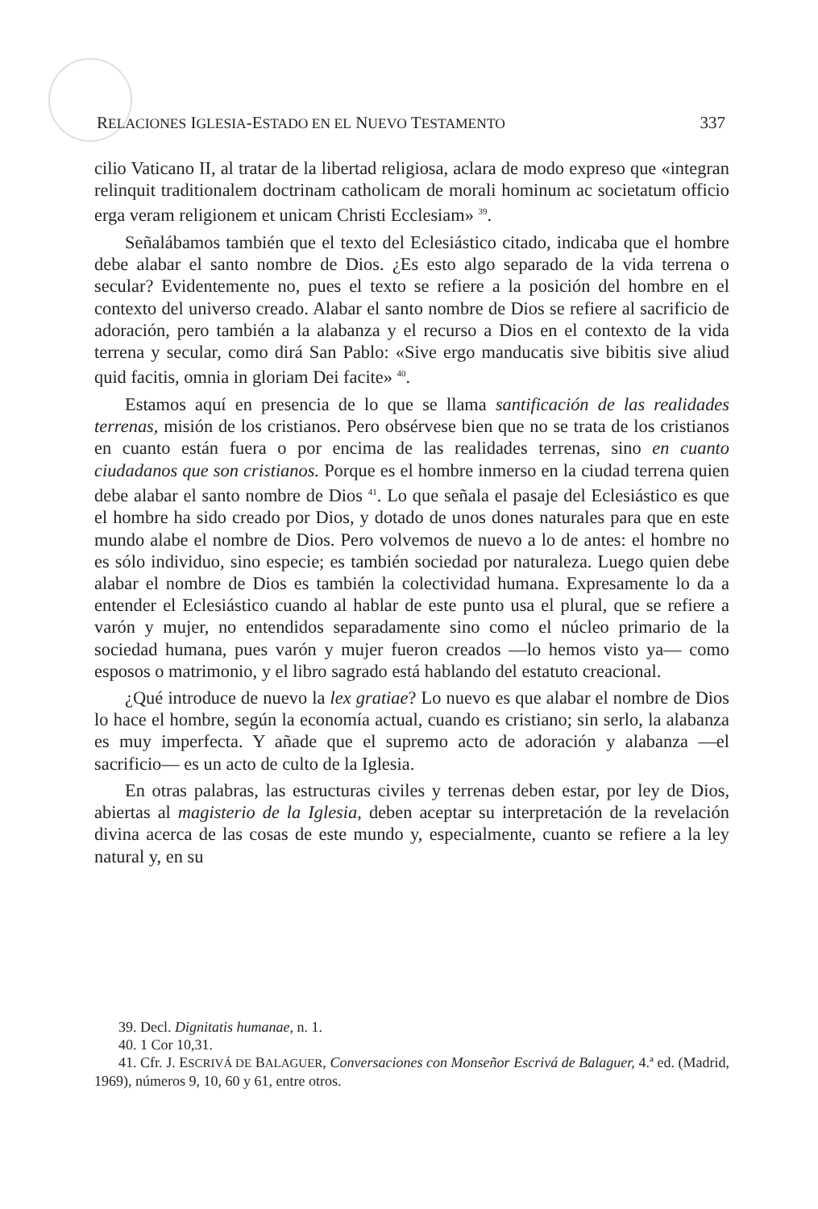RELACIONES IGLESIA-ESTADO EN EL NUEVO TESTAMENTO 337
cilio Vaticano II, al tratar de la libertad religiosa, aclara de modo expreso que «integran relinquit traditionalem doctrinam catholicam de morali hominum ac societatum officio erga veram religionem et unicam Christi Ecclesiam» <sup>39</sup>.
Señalábamos también que el texto del Eclesiástico citado, indicaba que el hombre debe alabar el santo nombre de Dios. ¿Es esto algo separado de la vida terrena o secular? Evidentemente no, pues el texto se refiere a la posición del hombre en el contexto del universo creado. Alabar el santo nombre de Dios se refiere al sacrificio de adoración, pero también a la alabanza y el recurso a Dios en el contexto de la vida terrena y secular, como dirá San Pablo: «Sive ergo manducatis sive bibitis sive aliud quid facitis, omnia in gloriam Dei facite» <sup>40</sup>.
Estamos aquí en presencia de lo que se llama santificación de las realidades terrenas, misión de los cristianos. Pero obsérvese bien que no se trata de los cristianos en cuanto están fuera o por encima de las realidades terrenas, sino en cuanto ciudadanos que son cristianos. Porque es el hombre inmerso en la ciudad terrena quien debe alabar el santo nombre de Dios <sup>41</sup>. Lo que señala el pasaje del Eclesiástico es que el hombre ha sido creado por Dios, y dotado de unos dones naturales para que en este mundo alabe el nombre de Dios. Pero volvemos de nuevo a lo de antes: el hombre no es sólo individuo, sino especie; es también sociedad por naturaleza. Luego quien debe alabar el nombre de Dios es también la colectividad humana. Expresamente lo da a entender el Eclesiástico cuando al hablar de este punto usa el plural, que se refiere a varón y mujer, no entendidos separadamente sino como el núcleo primario de la sociedad humana, pues varón y mujer fueron creados —lo hemos visto ya— como esposos o matrimonio, y el libro sagrado está hablando del estatuto creacional.
¿Qué introduce de nuevo la lex gratiae? Lo nuevo es que alabar el nombre de Dios lo hace el hombre, según la economía actual, cuando es cristiano; sin serlo, la alabanza es muy imperfecta. Y añade que el supremo acto de adoración y alabanza —el sacrificio— es un acto de culto de la Iglesia.
En otras palabras, las estructuras civiles y terrenas deben estar, por ley de Dios, abiertas al magisterio de la Iglesia, deben aceptar su interpretación de la revelación divina acerca de las cosas de este mundo y, especialmente, cuanto se refiere a la ley natural y, en su
39. Decl. Dignitatis humanae, n. 1.
40. 1 Cor 10,31.
41. Cfr. J. ESCRIVÁ DE BALAGUER, Conversaciones con Monseñor Escrivá de Balaguer, 4.ª ed. (Madrid, 1969), números 9, 10, 60 y 61, entre otros.